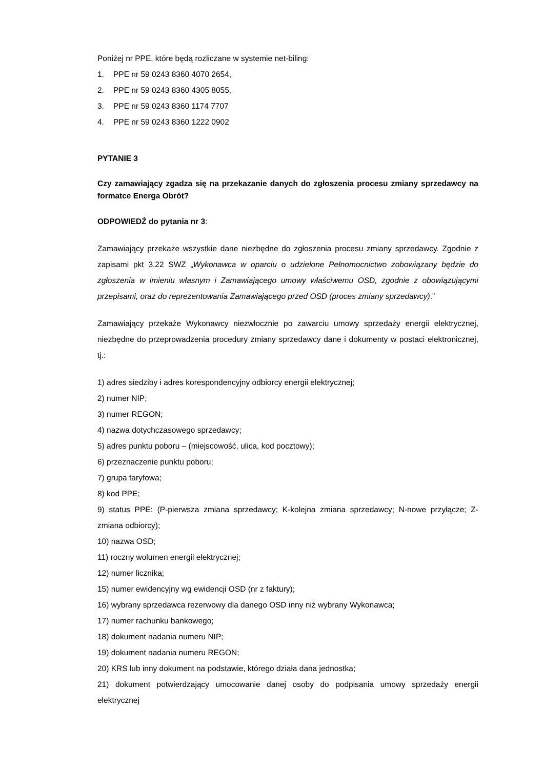Poniżej nr PPE, które będą rozliczane w systemie net-biling:
1. PPE nr 59 0243 8360 4070 2654,
2. PPE nr 59 0243 8360 4305 8055,
3. PPE nr 59 0243 8360 1174 7707
4. PPE nr 59 0243 8360 1222 0902
PYTANIE 3
Czy zamawiający zgadza się na przekazanie danych do zgłoszenia procesu zmiany sprzedawcy na formatce Energa Obrót?
ODPOWIEDŹ do pytania nr 3:
Zamawiający przekaże wszystkie dane niezbędne do zgłoszenia procesu zmiany sprzedawcy. Zgodnie z zapisami pkt 3.22 SWZ „Wykonawca w oparciu o udzielone Pełnomocnictwo zobowiązany będzie do zgłoszenia w imieniu własnym i Zamawiającego umowy właściwemu OSD, zgodnie z obowiązującymi przepisami, oraz do reprezentowania Zamawiającego przed OSD (proces zmiany sprzedawcy).”
Zamawiający przekaże Wykonawcy niezwłocznie po zawarciu umowy sprzedaży energii elektrycznej, niezbędne do przeprowadzenia procedury zmiany sprzedawcy dane i dokumenty w postaci elektronicznej, tj.:
1) adres siedziby i adres korespondencyjny odbiorcy energii elektrycznej;
2) numer NIP;
3) numer REGON;
4) nazwa dotychczasowego sprzedawcy;
5) adres punktu poboru – (miejscowość, ulica, kod pocztowy);
6) przeznaczenie punktu poboru;
7) grupa taryfowa;
8) kod PPE;
9) status PPE: (P-pierwsza zmiana sprzedawcy; K-kolejna zmiana sprzedawcy; N-nowe przyłącze; Z-zmiana odbiorcy);
10) nazwa OSD;
11) roczny wolumen energii elektrycznej;
12) numer licznika;
15) numer ewidencyjny wg ewidencji OSD (nr z faktury);
16) wybrany sprzedawca rezerwowy dla danego OSD inny niż wybrany Wykonawca;
17) numer rachunku bankowego;
18) dokument nadania numeru NIP;
19) dokument nadania numeru REGON;
20) KRS lub inny dokument na podstawie, którego działa dana jednostka;
21) dokument potwierdzający umocowanie danej osoby do podpisania umowy sprzedaży energii elektrycznej